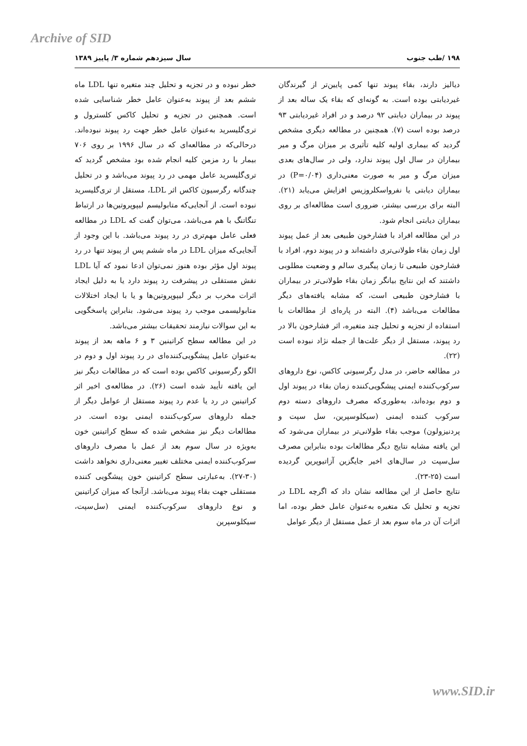Archive of SID
۱۹۸ /طب جنوب سال سیزدهم شماره ۳/ پاییز ۱۳۸۹
دیالیز دارند، بقاء پیوند تنها کمی پایین‌تر از گیرندگان غیردیابتی بوده است. به گونه‌ای که بقاء یک ساله بعد از پیوند در بیماران دیابتی ۹۲ درصد و در افراد غیردیابتی ۹۳ درصد بوده است (۷). همچنین در مطالعه دیگری مشخص گردید که بیماری اولیه کلیه تأثیری بر میزان مرگ و میر بیماران در سال اول پیوند ندارد، ولی در سال‌های بعدی میزان مرگ و میر به صورت معنی‌داری (P=۰/۰۴) در بیماران دیابتی یا نفرواسکلروزیس افزایش می‌یابد (۲۱). البته برای بررسی بیشتر، ضروری است مطالعه‌ای بر روی بیماران دیابتی انجام شود.
در این مطالعه افراد با فشارخون طبیعی بعد از عمل پیوند اول زمان بقاء طولانی‌تری داشته‌اند و در پیوند دوم، افراد با فشارخون طبیعی تا زمان پیگیری سالم و وضعیت مطلوبی داشتند که این نتایج بیانگر زمان بقاء طولانی‌تر در بیماران با فشارخون طبیعی است، که مشابه یافته‌های دیگر مطالعات می‌باشد (۴). البته در پاره‌ای از مطالعات با استفاده از تجزیه و تحلیل چند متغیره، اثر فشارخون بالا در رد پیوند، مستقل از دیگر علت‌ها از جمله نژاد نبوده است (۲۲).
در مطالعه حاضر، در مدل رگرسیونی کاکس، نوع داروهای سرکوب‌کننده ایمنی پیشگویی‌کننده زمان بقاء در پیوند اول و دوم بوده‌اند، به‌طوری‌که مصرف داروهای دسته دوم سرکوب کننده ایمنی (سیکلوسپرین، سل سپت و پردنیزولون) موجب بقاء طولانی‌تر در بیماران می‌شود که این یافته مشابه نتایج دیگر مطالعات بوده بنابراین مصرف سل‌سپت در سال‌های اخیر جایگزین آزاتیوپرین گردیده است (۲۵-۲۳).
نتایج حاصل از این مطالعه نشان داد که اگرچه LDL در تجزیه و تحلیل تک متغیره به‌عنوان عامل خطر بوده، اما اثرات آن در ماه سوم بعد از عمل مستقل از دیگر عوامل
خطر نبوده و در تجزیه و تحلیل چند متغیره تنها LDL ماه ششم بعد از پیوند به‌عنوان عامل خطر شناسایی شده است. همچنین در تجزیه و تحلیل کاکس کلسترول و تری‌گلیسرید به‌عنوان عامل خطر جهت رد پیوند نبوده‌اند. درحالی‌که در مطالعه‌ای که در سال ۱۹۹۶ بر روی ۷۰۶ بیمار با رد مزمن کلیه انجام شده بود مشخص گردید که تری‌گلیسرید عامل مهمی در رد پیوند می‌باشد و در تحلیل چندگانه رگرسیون کاکس اثر LDL، مستقل از تری‌گلیسرید نبوده است. از آنجایی‌که متابولیسم لیپوپروتین‌ها در ارتباط تنگاتنگ با هم می‌باشد، می‌توان گفت که LDL در مطالعه فعلی عامل مهم‌تری در رد پیوند می‌باشد. با این وجود از آنجایی‌که میزان LDL در ماه ششم پس از پیوند تنها در رد پیوند اول مؤثر بوده هنوز نمی‌توان ادعا نمود که آیا LDL نقش مستقلی در پیشرفت رد پیوند دارد یا به دلیل ایجاد اثرات مخرب بر دیگر لیپوپروتین‌ها و یا با ایجاد اختلالات متابولیسمی موجب رد پیوند می‌شود. بنابراین پاسخگویی به این سوالات نیازمند تحقیقات بیشتر می‌باشد.
در این مطالعه سطح کراتینین ۳ و ۶ ماهه بعد از پیوند به‌عنوان عامل پیشگویی‌کننده‌ای در رد پیوند اول و دوم در الگو رگرسیونی کاکس بوده است که در مطالعات دیگر نیز این یافته تأیید شده است (۲۶). در مطالعه‌ی اخیر اثر کراتینین در رد یا عدم رد پیوند مستقل از عوامل دیگر از جمله داروهای سرکوب‌کننده ایمنی بوده است. در مطالعات دیگر نیز مشخص شده که سطح کراتینین خون به‌ویژه در سال سوم بعد از عمل با مصرف داروهای سرکوب‌کننده ایمنی مختلف تغییر معنی‌داری نخواهد داشت (۳۰-۲۷). به‌عبارتی سطح کراتینین خون پیشگویی کننده مستقلی جهت بقاء پیوند می‌باشد. ازآنجا که میزان کراتینین و نوع داروهای سرکوب‌کننده ایمنی (سل‌سپت، سیکلوسپرین
www.SID.ir